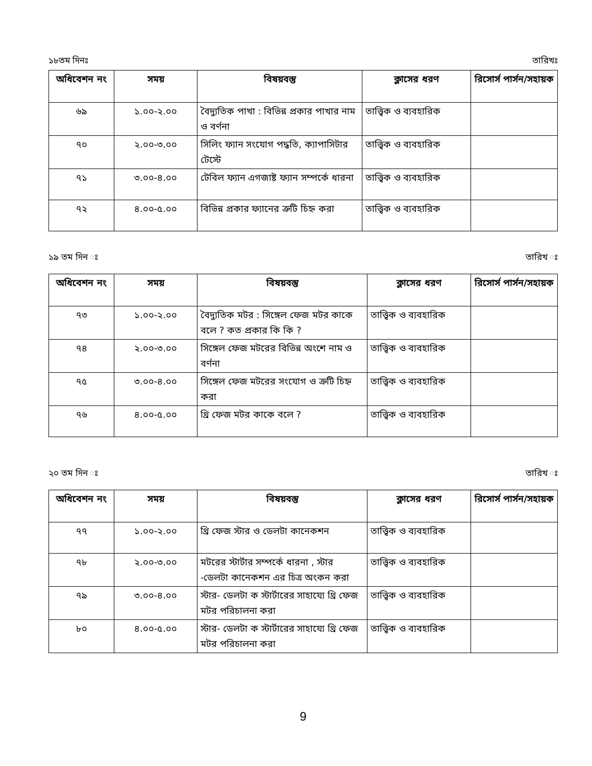১৮তম দিনঃ তারিখঃ
| অধিবেশন নং | সময় | বিষয়বস্তু | ক্লাসের ধরণ | রিসোর্স পার্সন/সহায়ক |
| --- | --- | --- | --- | --- |
| ৬৯ | ১.০০-২.০০ | বৈদ্যুতিক পাখা : বিভিন্ন প্রকার পাখার নাম ও বর্ণনা | তাত্ত্বিক ও ব্যবহারিক | |
| ৭০ | ২.০০-৩.০০ | সিলিং ফ্যান সংযোগ পদ্ধতি, ক্যাপাসিটার টেস্টে | তাত্ত্বিক ও ব্যবহারিক | |
| ৭১ | ৩.০০-৪.০০ | টেবিল ফ্যান এগজাষ্ট ফ্যান সম্পর্কে ধারনা | তাত্ত্বিক ও ব্যবহারিক | |
| ৭২ | ৪.০০-৫.০০ | বিভিন্ন প্রকার ফ্যানের ত্রুটি চিহ্ন করা | তাত্ত্বিক ও ব্যবহারিক | |
১৯ তম দিন ঃ তারিখ ঃ
| অধিবেশন নং | সময় | বিষয়বস্তু | ক্লাসের ধরণ | রিসোর্স পার্সন/সহায়ক |
| --- | --- | --- | --- | --- |
| ৭৩ | ১.০০-২.০০ | বৈদ্যুতিক মটর : সিঙ্গেল ফেজ মটর কাকে বলে ? কত প্রকার কি কি ? | তাত্ত্বিক ও ব্যবহারিক | |
| ৭৪ | ২.০০-৩.০০ | সিঙ্গেল ফেজ মটরের বিভিন্ন অংশে নাম ও বর্ণনা | তাত্ত্বিক ও ব্যবহারিক | |
| ৭৫ | ৩.০০-৪.০০ | সিঙ্গেল ফেজ মটরের সংযোগ ও ত্রুটি চিহ্ন করা | তাত্ত্বিক ও ব্যবহারিক | |
| ৭৬ | ৪.০০-৫.০০ | থ্রি ফেজ মটর কাকে বলে ? | তাত্ত্বিক ও ব্যবহারিক | |
২০ তম দিন ঃ তারিখ ঃ
| অধিবেশন নং | সময় | বিষয়বস্তু | ক্লাসের ধরণ | রিসোর্স পার্সন/সহায়ক |
| --- | --- | --- | --- | --- |
| ৭৭ | ১.০০-২.০০ | থ্রি ফেজ স্টার ও ডেলটা কানেকশন | তাত্ত্বিক ও ব্যবহারিক | |
| ৭৮ | ২.০০-৩.০০ | মটরের স্টার্টার সম্পর্কে ধারনা , স্টার -ডেলটা কানেকশন এর চিত্র অংকন করা | তাত্ত্বিক ও ব্যবহারিক | |
| ৭৯ | ৩.০০-৪.০০ | স্টার- ডেলটা ক স্টার্টারের সাহায্যে থ্রি ফেজ মটর পরিচালনা করা | তাত্ত্বিক ও ব্যবহারিক | |
| ৮০ | ৪.০০-৫.০০ | স্টার- ডেলটা ক স্টার্টারের সাহায্যে থ্রি ফেজ মটর পরিচালনা করা | তাত্ত্বিক ও ব্যবহারিক | |
9